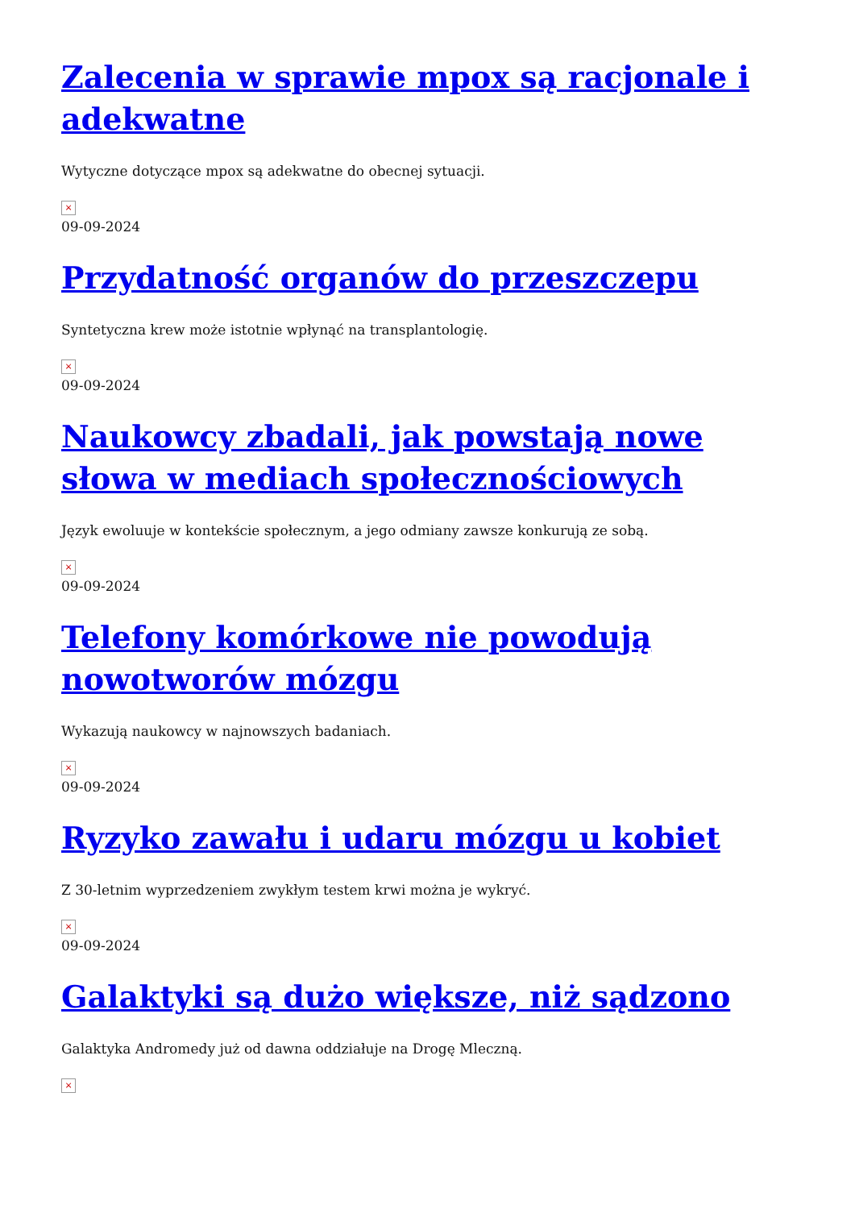Zalecenia w sprawie mpox są racjonale i adekwatne
Wytyczne dotyczące mpox są adekwatne do obecnej sytuacji.
×
09-09-2024
Przydatność organów do przeszczepu
Syntetyczna krew może istotnie wpłynąć na transplantologię.
×
09-09-2024
Naukowcy zbadali, jak powstają nowe słowa w mediach społecznościowych
Język ewoluuje w kontekście społecznym, a jego odmiany zawsze konkurują ze sobą.
×
09-09-2024
Telefony komórkowe nie powodują nowotworów mózgu
Wykazują naukowcy w najnowszych badaniach.
×
09-09-2024
Ryzyko zawału i udaru mózgu u kobiet
Z 30-letnim wyprzedzeniem zwykłym testem krwi można je wykryć.
×
09-09-2024
Galaktyki są dużo większe, niż sądzono
Galaktyka Andromedy już od dawna oddziałuje na Drogę Mleczną.
×